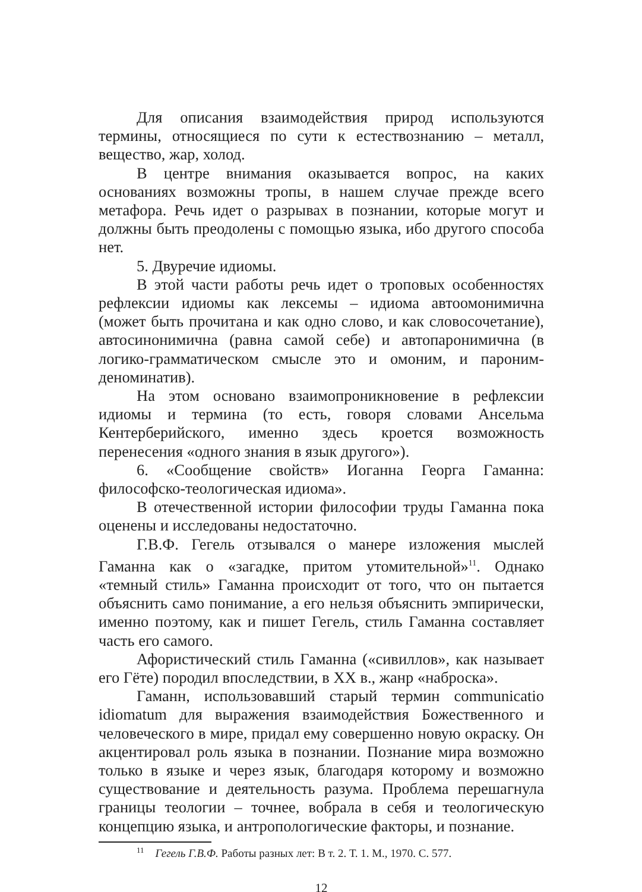Для описания взаимодействия природ используются термины, относящиеся по сути к естествознанию – металл, вещество, жар, холод.
В центре внимания оказывается вопрос, на каких основаниях возможны тропы, в нашем случае прежде всего метафора. Речь идет о разрывах в познании, которые могут и должны быть преодолены с помощью языка, ибо другого способа нет.
5. Двуречие идиомы.
В этой части работы речь идет о троповых особенностях рефлексии идиомы как лексемы – идиома автоомонимична (может быть прочитана и как одно слово, и как словосочетание), автосинонимична (равна самой себе) и автопаронимична (в логико-грамматическом смысле это и омоним, и пароним-деноминатив).
На этом основано взаимопроникновение в рефлексии идиомы и термина (то есть, говоря словами Ансельма Кентерберийского, именно здесь кроется возможность перенесения «одного знания в язык другого»).
6. «Сообщение свойств» Иоганна Георга Гаманна: философско-теологическая идиома».
В отечественной истории философии труды Гаманна пока оценены и исследованы недостаточно.
Г.В.Ф. Гегель отзывался о манере изложения мыслей Гаманна как о «загадке, притом утомительной»<sup>11</sup>. Однако «темный стиль» Гаманна происходит от того, что он пытается объяснить само понимание, а его нельзя объяснить эмпирически, именно поэтому, как и пишет Гегель, стиль Гаманна составляет часть его самого.
Афористический стиль Гаманна («сивиллов», как называет его Гёте) породил впоследствии, в XX в., жанр «наброска».
Гаманн, использовавший старый термин communicatio idiomatum для выражения взаимодействия Божественного и человеческого в мире, придал ему совершенно новую окраску. Он акцентировал роль языка в познании. Познание мира возможно только в языке и через язык, благодаря которому и возможно существование и деятельность разума. Проблема перешагнула границы теологии – точнее, вобрала в себя и теологическую концепцию языка, и антропологические факторы, и познание.
<sup>11</sup> Гегель Г.В.Ф. Работы разных лет: В т. 2. Т. 1. М., 1970. С. 577.
12